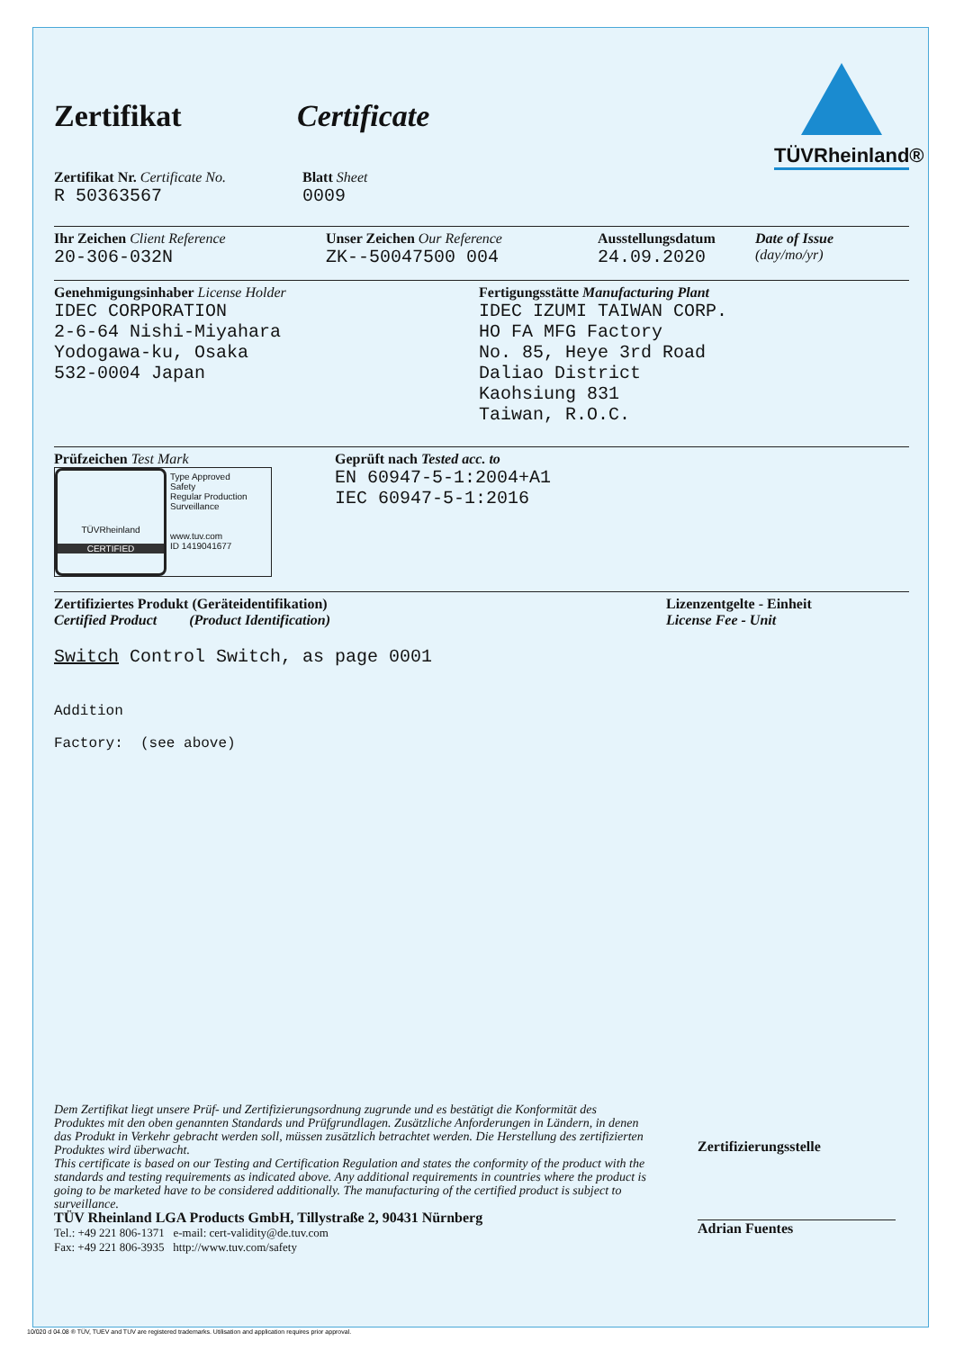TÜVRheinland®
Zertifikat Certificate
Zertifikat Nr. Certificate No.
R 50363567
Blatt Sheet
0009
Ihr Zeichen Client Reference
20-306-032N
Unser Zeichen Our Reference
ZK--50047500 004
Ausstellungsdatum
24.09.2020
Date of Issue
(day/mo/yr)
Genehmigungsinhaber License Holder
IDEC CORPORATION
2-6-64 Nishi-Miyahara
Yodogawa-ku, Osaka
532-0004 Japan
Fertigungsstätte Manufacturing Plant
IDEC IZUMI TAIWAN CORP.
HO FA MFG Factory
No. 85, Heye 3rd Road
Daliao District
Kaohsiung 831
Taiwan, R.O.C.
Prüfzeichen Test Mark
TÜVRheinland
CERTIFIED
Type Approved
Safety
Regular Production
Surveillance
www.tuv.com
ID 1419041677
Geprüft nach Tested acc. to
EN 60947-5-1:2004+A1
IEC 60947-5-1:2016
Zertifiziertes Produkt (Geräteidentifikation)
Certified Product (Product Identification)
Lizenzentgelte - Einheit
License Fee - Unit
Switch Control Switch, as page 0001
Addition
Factory: (see above)
Dem Zertifikat liegt unsere Prüf- und Zertifizierungsordnung zugrunde und es bestätigt die Konformität des Produktes mit den oben genannten Standards und Prüfgrundlagen. Zusätzliche Anforderungen in Ländern, in denen das Produkt in Verkehr gebracht werden soll, müssen zusätzlich betrachtet werden. Die Herstellung des zertifizierten Produktes wird überwacht.
This certificate is based on our Testing and Certification Regulation and states the conformity of the product with the standards and testing requirements as indicated above. Any additional requirements in countries where the product is going to be marketed have to be considered additionally. The manufacturing of the certified product is subject to surveillance.
Zertifizierungsstelle
Adrian Fuentes
TÜV Rheinland LGA Products GmbH, Tillystraße 2, 90431 Nürnberg
Tel.: +49 221 806-1371 e-mail: cert-validity@de.tuv.com
Fax: +49 221 806-3935 http://www.tuv.com/safety
10/020 d 04.08 ® TÜV, TUEV and TUV are registered trademarks. Utilisation and application requires prior approval.